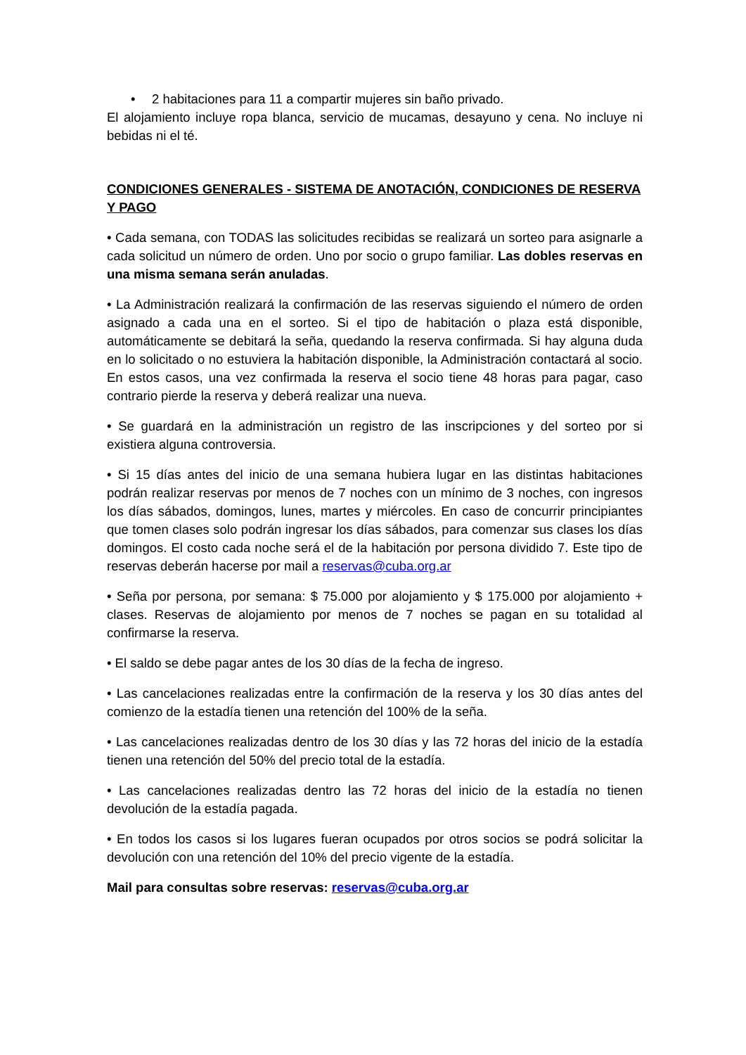• 2 habitaciones para 11 a compartir mujeres sin baño privado.
El alojamiento incluye ropa blanca, servicio de mucamas, desayuno y cena. No incluye ni bebidas ni el té.
CONDICIONES GENERALES - SISTEMA DE ANOTACIÓN, CONDICIONES DE RESERVA Y PAGO
• Cada semana, con TODAS las solicitudes recibidas se realizará un sorteo para asignarle a cada solicitud un número de orden. Uno por socio o grupo familiar. Las dobles reservas en una misma semana serán anuladas.
• La Administración realizará la confirmación de las reservas siguiendo el número de orden asignado a cada una en el sorteo. Si el tipo de habitación o plaza está disponible, automáticamente se debitará la seña, quedando la reserva confirmada. Si hay alguna duda en lo solicitado o no estuviera la habitación disponible, la Administración contactará al socio. En estos casos, una vez confirmada la reserva el socio tiene 48 horas para pagar, caso contrario pierde la reserva y deberá realizar una nueva.
• Se guardará en la administración un registro de las inscripciones y del sorteo por si existiera alguna controversia.
• Si 15 días antes del inicio de una semana hubiera lugar en las distintas habitaciones podrán realizar reservas por menos de 7 noches con un mínimo de 3 noches, con ingresos los días sábados, domingos, lunes, martes y miércoles. En caso de concurrir principiantes que tomen clases solo podrán ingresar los días sábados, para comenzar sus clases los días domingos. El costo cada noche será el de la habitación por persona dividido 7. Este tipo de reservas deberán hacerse por mail a reservas@cuba.org.ar
• Seña por persona, por semana: $ 75.000 por alojamiento y $ 175.000 por alojamiento + clases. Reservas de alojamiento por menos de 7 noches se pagan en su totalidad al confirmarse la reserva.
• El saldo se debe pagar antes de los 30 días de la fecha de ingreso.
• Las cancelaciones realizadas entre la confirmación de la reserva y los 30 días antes del comienzo de la estadía tienen una retención del 100% de la seña.
• Las cancelaciones realizadas dentro de los 30 días y las 72 horas del inicio de la estadía tienen una retención del 50% del precio total de la estadía.
• Las cancelaciones realizadas dentro las 72 horas del inicio de la estadía no tienen devolución de la estadía pagada.
• En todos los casos si los lugares fueran ocupados por otros socios se podrá solicitar la devolución con una retención del 10% del precio vigente de la estadía.
Mail para consultas sobre reservas: reservas@cuba.org.ar